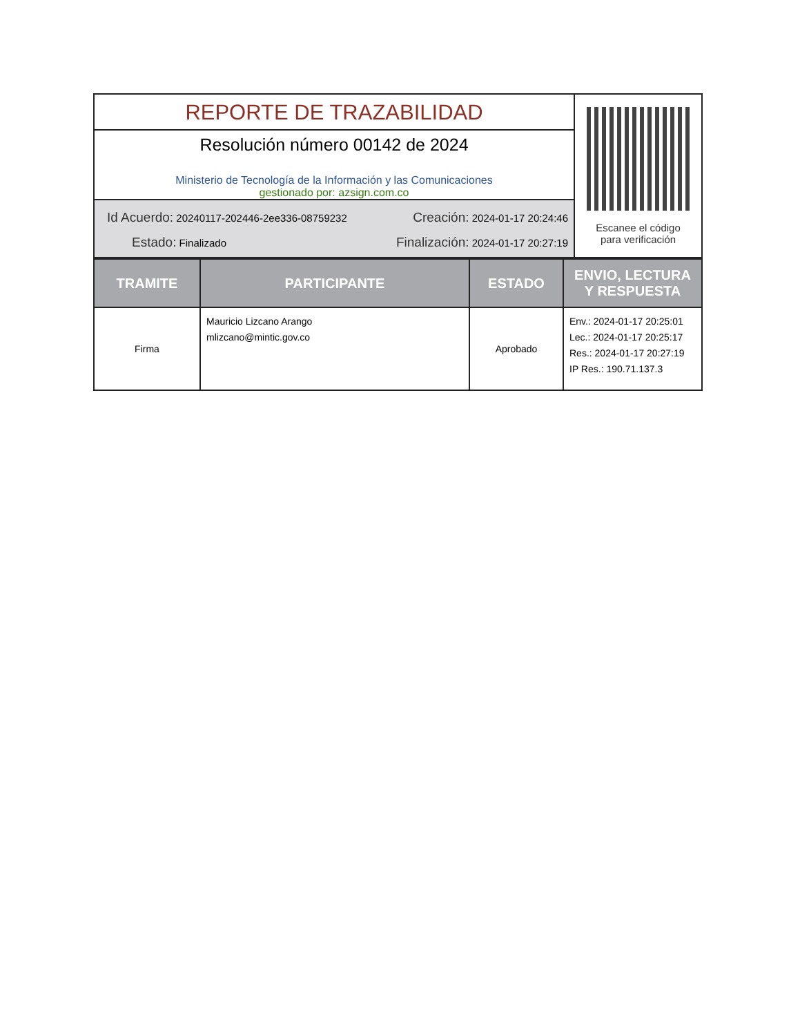REPORTE DE TRAZABILIDAD
Resolución número 00142 de 2024
Ministerio de Tecnología de la Información y las Comunicaciones
gestionado por: azsign.com.co
Id Acuerdo: 20240117-202446-2ee336-08759232 Creación: 2024-01-17 20:24:46
Estado: Finalizado Finalización: 2024-01-17 20:27:19
Escanee el código
para verificación
| TRAMITE | PARTICIPANTE | ESTADO | ENVIO, LECTURA Y RESPUESTA |
| --- | --- | --- | --- |
| Firma | Mauricio Lizcano Arango mlizcano@mintic.gov.co | Aprobado | Env.: 2024-01-17 20:25:01 Lec.: 2024-01-17 20:25:17 Res.: 2024-01-17 20:27:19 IP Res.: 190.71.137.3 |